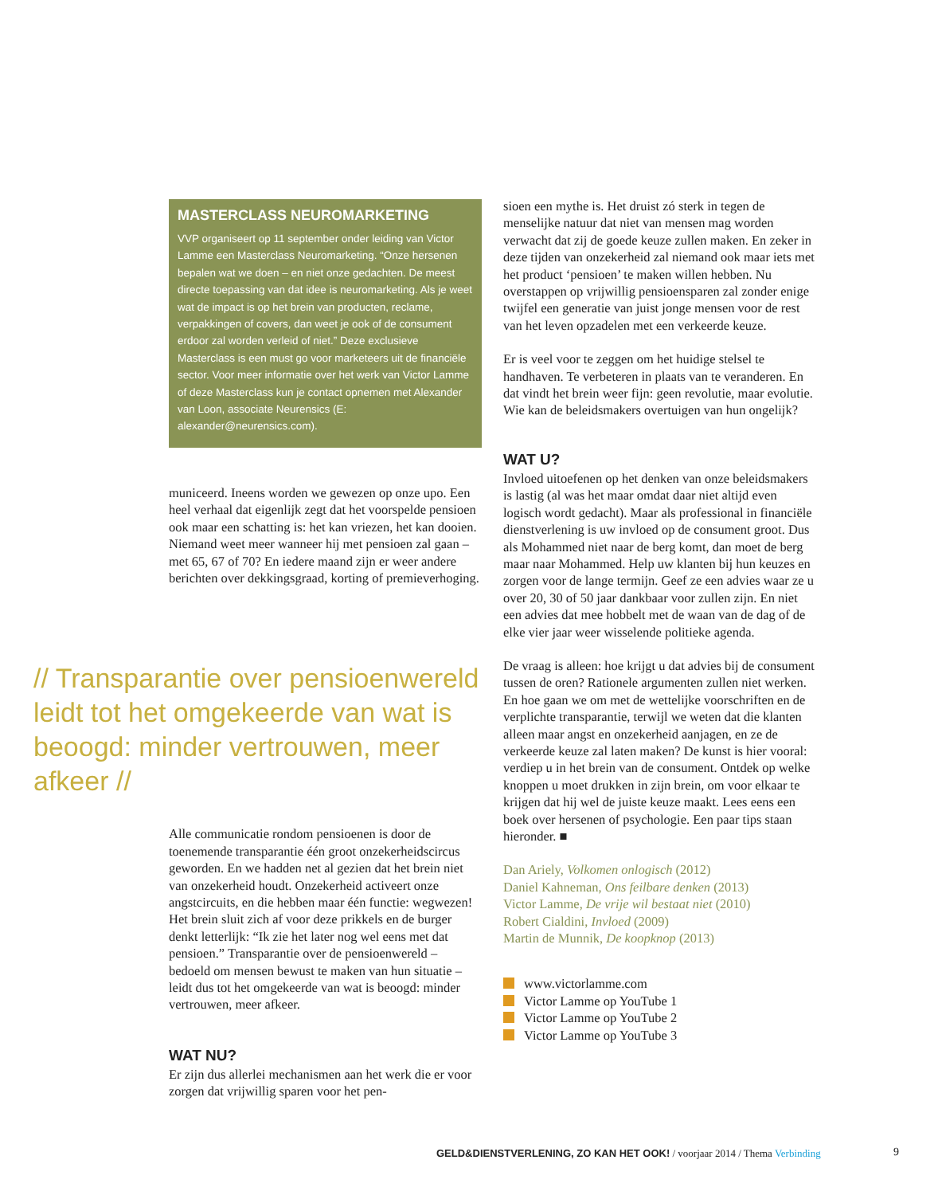MASTERCLASS NEUROMARKETING
VVP organiseert op 11 september onder leiding van Victor Lamme een Masterclass Neuromarketing. “Onze hersenen bepalen wat we doen – en niet onze gedachten. De meest directe toepassing van dat idee is neuromar­keting. Als je weet wat de impact is op het brein van producten, reclame, verpakkingen of covers, dan weet je ook of de consument erdoor zal worden verleid of niet.” Deze exclusieve Masterclass is een must go voor marketeers uit de financiële sector. Voor meer informatie over het werk van Victor Lamme of deze Masterclass kun je contact opnemen met Alexander van Loon, associate Neurensics (E: alexander@neurensics.com).
municeerd. Ineens worden we gewezen op onze upo. Een heel verhaal dat eigenlijk zegt dat het voorspelde pensioen ook maar een schatting is: het kan vriezen, het kan dooien. Niemand weet meer wanneer hij met pensioen zal gaan – met 65, 67 of 70? En iedere maand zijn er weer andere berichten over dekkings­graad, korting of premieverhoging.
Alle communicatie rondom pensioenen is door de toenemende transparantie één groot onzekerheids­circus geworden. En we hadden net al gezien dat het brein niet van onzekerheid houdt. Onzekerheid activeert onze angstcircuits, en die hebben maar één functie: wegwezen! Het brein sluit zich af voor deze prikkels en de burger denkt letterlijk: “Ik zie het later nog wel eens met dat pensioen.” Transparantie over de pensioenwereld – bedoeld om mensen bewust te maken van hun situatie – leidt dus tot het omgekeerde van wat is beoogd: minder vertrouwen, meer afkeer.
WAT NU?
Er zijn dus allerlei mechanismen aan het werk die er voor zorgen dat vrijwillig sparen voor het pen-
// Transparantie over pensioen­wereld leidt tot het omgekeerde van wat is beoogd: minder vertrouwen, meer afkeer //
sioen een mythe is. Het druist zó sterk in tegen de menselijke natuur dat niet van mensen mag worden verwacht dat zij de goede keuze zullen maken. En zeker in deze tijden van onzekerheid zal niemand ook maar iets met het product ‘pensioen’ te maken willen hebben. Nu overstappen op vrijwillig pensioensparen zal zonder enige twijfel een generatie van juist jonge mensen voor de rest van het leven opzadelen met een verkeerde keuze.
Er is veel voor te zeggen om het huidige stelsel te handhaven. Te verbeteren in plaats van te verande­ren. En dat vindt het brein weer fijn: geen revolutie, maar evolutie. Wie kan de beleidsmakers overtuigen van hun ongelijk?
WAT U?
Invloed uitoefenen op het denken van onze beleid­smakers is lastig (al was het maar omdat daar niet altijd even logisch wordt gedacht). Maar als profes­sional in financiële dienstverlening is uw invloed op de consument groot. Dus als Mohammed niet naar de berg komt, dan moet de berg maar naar Mohammed. Help uw klanten bij hun keuzes en zorgen voor de lange termijn. Geef ze een advies waar ze u over 20, 30 of 50 jaar dankbaar voor zullen zijn. En niet een advies dat mee hobbelt met de waan van de dag of de elke vier jaar weer wisselende politieke agenda.
De vraag is alleen: hoe krijgt u dat advies bij de consument tussen de oren? Rationele argumenten zullen niet werken. En hoe gaan we om met de wet­telijke voorschriften en de verplichte transparantie, terwijl we weten dat die klanten alleen maar angst en onzekerheid aanjagen, en ze de verkeerde keuze zal laten maken? De kunst is hier vooral: verdiep u in het brein van de consument. Ontdek op welke knoppen u moet drukken in zijn brein, om voor elkaar te krijgen dat hij wel de juiste keuze maakt. Lees eens een boek over hersenen of psychologie. Een paar tips staan hieronder. ■
Dan Ariely, Volkomen onlogisch (2012)
Daniel Kahneman, Ons feilbare denken (2013)
Victor Lamme, De vrije wil bestaat niet (2010)
Robert Cialdini, Invloed (2009)
Martin de Munnik, De koopknop (2013)
www.victorlamme.com
Victor Lamme op YouTube 1
Victor Lamme op YouTube 2
Victor Lamme op YouTube 3
GELD&DIENSTVERLENING, ZO KAN HET OOK! / voorjaar 2014 / Thema Verbinding
9